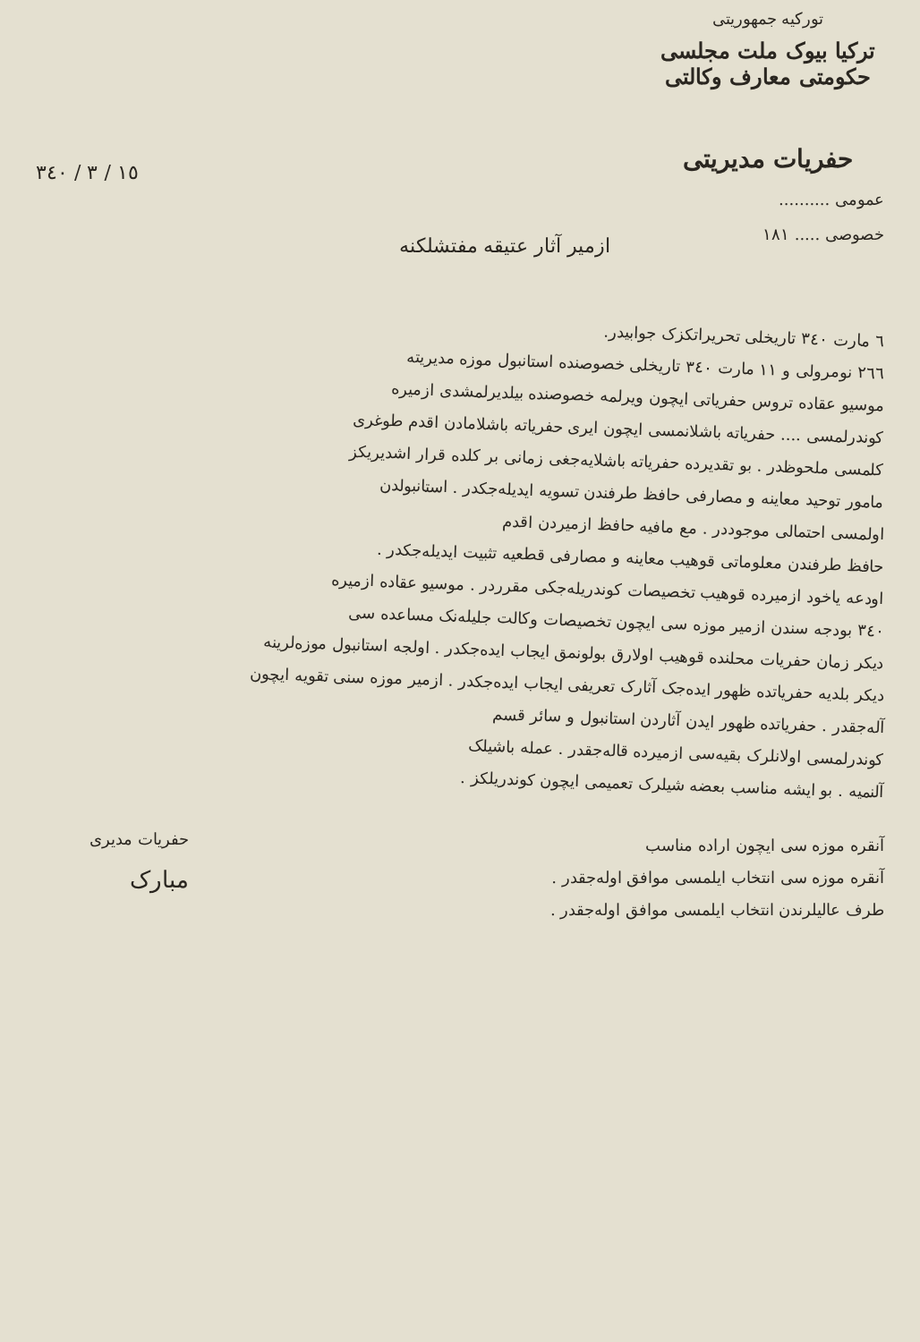١٥ / ٣ / ٣٤٠
تورکیه جمهوریتی
ترکیا بیوک ملت مجلسی حکومتی معارف وکالتی
حفریات مدیریتی
عمومی ..........
خصوصی ..... ١٨١
ازمیر آثار عتیقه مفتشلکنه
٦ مارت ٣٤٠ تاریخلی تحریراتکزک جوابیدر.
٢٦٦ نومرولی و ١١ مارت ٣٤٠ تاریخلی خصوصنده استانبول موزه مدیریته
موسیو عقاده تروس حفریاتی ایچون ویرلمه خصوصنده بیلدیرلمشدی ازمیره
کوندرلمسی .... حفریاته باشلانمسی ایچون ایری حفریاته باشلامادن اقدم طوغری
کلمسی ملحوظدر . بو تقدیرده حفریاته باشلایه‌جغی زمانی بر کلده قرار اشدیریکز
مامور توحید معاینه و مصارفی حافظ طرفندن تسویه ایدیله‌جکدر . استانبولدن
اولمسی احتمالی موجوددر . مع مافیه حافظ ازمیردن اقدم
حافظ طرفندن معلوماتی قوهیب معاینه و مصارفی قطعیه تثبیت ایدیله‌جکدر .
اودعه یاخود ازمیرده قوهیب تخصیصات کوندریله‌جکی مقرردر . موسیو عقاده ازمیره
٣٤٠ بودجه سندن ازمیر موزه سی ایچون تخصیصات وکالت جلیله‌نک مساعده سی
دیکر زمان حفریات محلنده قوهیب اولارق بولونمق ایجاب ایده‌جکدر . اولجه استانبول موزه‌لرینه
دیکر بلدیه حفریاتده ظهور ایده‌جک آثارک تعریفی ایجاب ایده‌جکدر . ازمیر موزه سنی تقویه ایچون
آله‌جقدر . حفریاتده ظهور ایدن آثاردن استانبول و سائر قسم
کوندرلمسی اولانلرک بقیه‌سی ازمیرده قاله‌جقدر . عمله باشیلک
آلنمیه . بو ایشه مناسب بعضه شیلرک تعمیمی ایچون کوندریلکز .
حفریات مدیری
مبارک
آنقره موزه سی ایچون اراده مناسب
آنقره موزه سی انتخاب ایلمسی موافق اوله‌جقدر .
طرف عالیلرندن انتخاب ایلمسی موافق اوله‌جقدر .